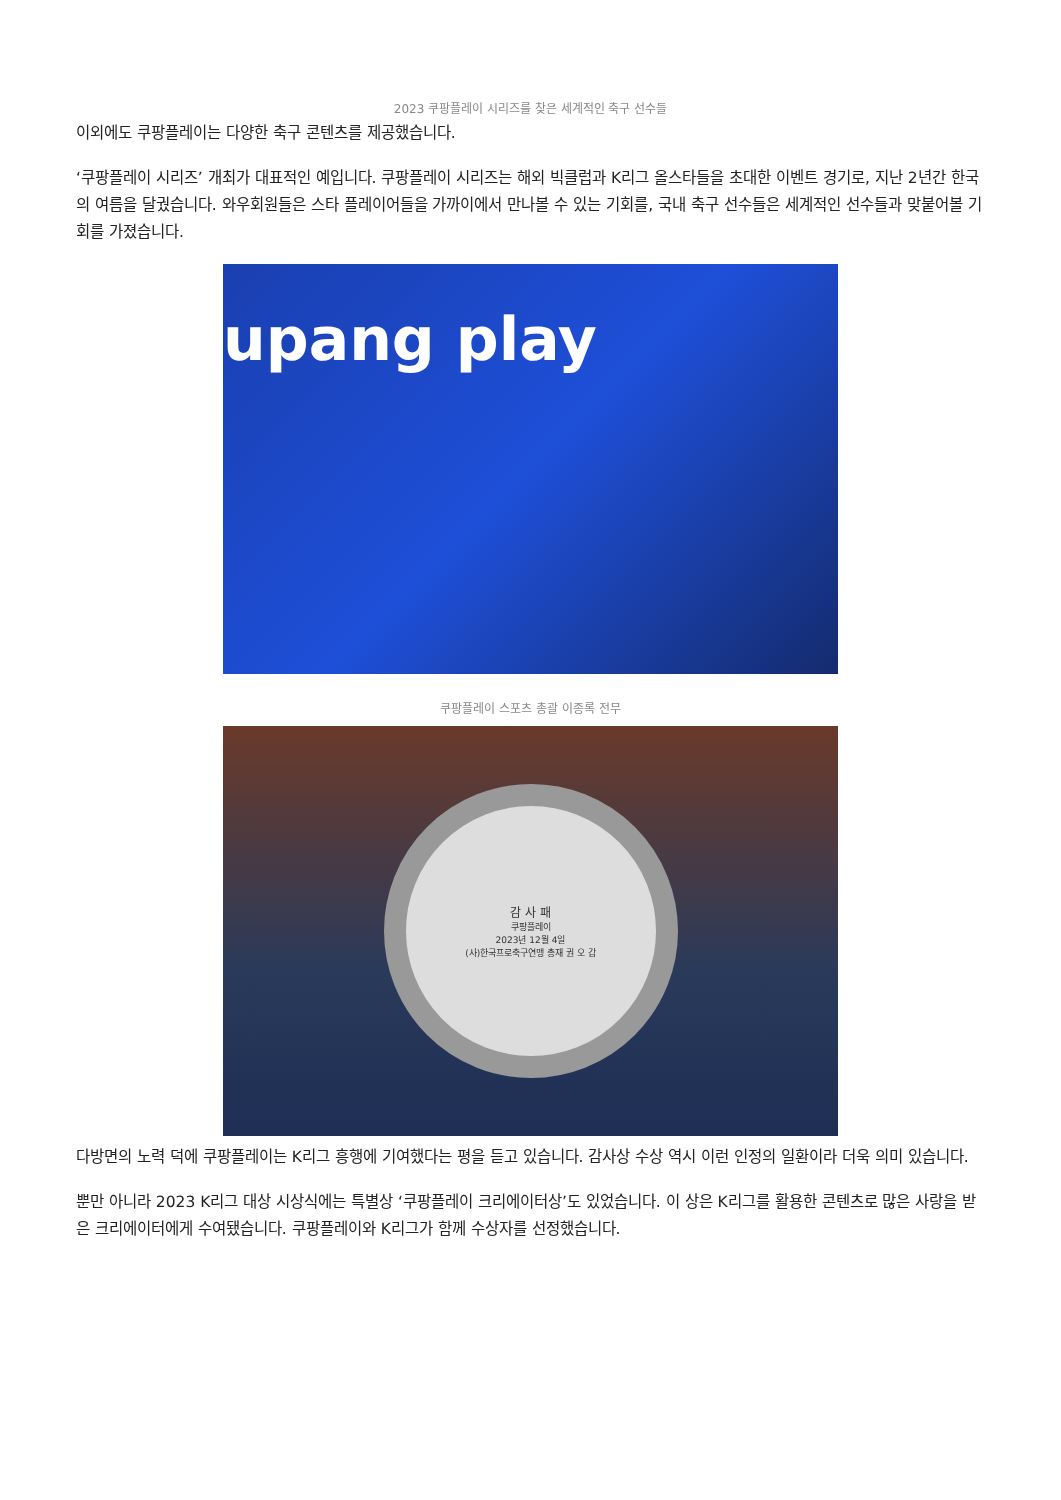2023 쿠팡플레이 시리즈를 찾은 세계적인 축구 선수들
이외에도 쿠팡플레이는 다양한 축구 콘텐츠를 제공했습니다.
‘쿠팡플레이 시리즈’ 개최가 대표적인 예입니다. 쿠팡플레이 시리즈는 해외 빅클럽과 K리그 올스타들을 초대한 이벤트 경기로, 지난 2년간 한국의 여름을 달궜습니다. 와우회원들은 스타 플레이어들을 가까이에서 만나볼 수 있는 기회를, 국내 축구 선수들은 세계적인 선수들과 맞붙어볼 기회를 가졌습니다.
upang play
쿠팡플레이 스포츠 총괄 이종록 전무
감 사 패
쿠팡플레이
2023년 12월 4일
(사)한국프로축구연맹 총재 권 오 갑
다방면의 노력 덕에 쿠팡플레이는 K리그 흥행에 기여했다는 평을 듣고 있습니다. 감사상 수상 역시 이런 인정의 일환이라 더욱 의미 있습니다.
뿐만 아니라 2023 K리그 대상 시상식에는 특별상 ‘쿠팡플레이 크리에이터상’도 있었습니다. 이 상은 K리그를 활용한 콘텐츠로 많은 사랑을 받은 크리에이터에게 수여됐습니다. 쿠팡플레이와 K리그가 함께 수상자를 선정했습니다.